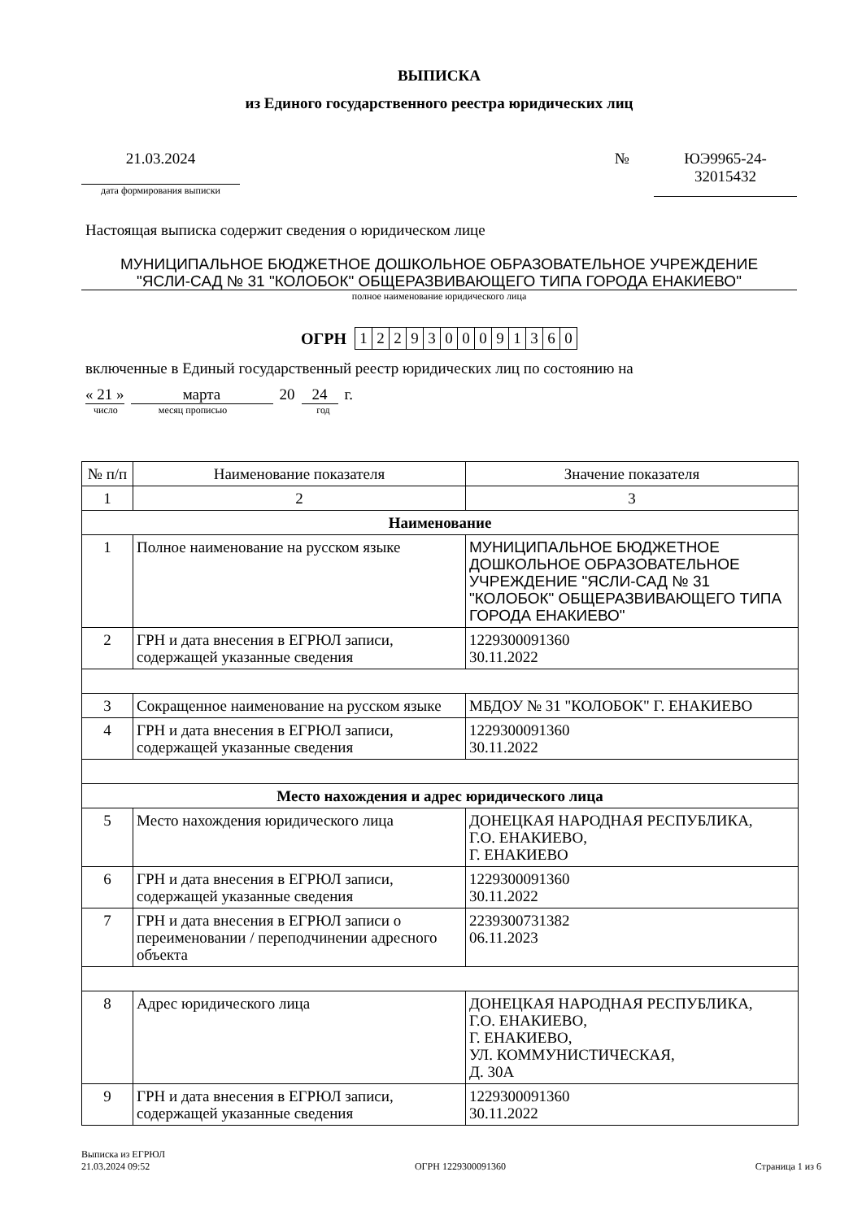ВЫПИСКА
из Единого государственного реестра юридических лиц
21.03.2024
дата формирования выписки
№ ЮЭ9965-24-
32015432
Настоящая выписка содержит сведения о юридическом лице
МУНИЦИПАЛЬНОЕ БЮДЖЕТНОЕ ДОШКОЛЬНОЕ ОБРАЗОВАТЕЛЬНОЕ УЧРЕЖДЕНИЕ
"ЯСЛИ-САД № 31 "КОЛОБОК" ОБЩЕРАЗВИВАЮЩЕГО ТИПА ГОРОДА ЕНАКИЕВО"
полное наименование юридического лица
ОГРН
| 1 | 2 | 2 | 9 | 3 | 0 | 0 | 0 | 9 | 1 | 3 | 6 | 0 |
включенные в Единый государственный реестр юридических лиц по состоянию на
« 21 » марта 20 24 г.
число месяц прописью год
| № п/п | Наименование показателя | Значение показателя |
| --- | --- | --- |
| 1 | 2 | 3 |
| Наименование | | |
| 1 | Полное наименование на русском языке | МУНИЦИПАЛЬНОЕ БЮДЖЕТНОЕ ДОШКОЛЬНОЕ ОБРАЗОВАТЕЛЬНОЕ УЧРЕЖДЕНИЕ "ЯСЛИ-САД № 31 "КОЛОБОК" ОБЩЕРАЗВИВАЮЩЕГО ТИПА ГОРОДА ЕНАКИЕВО" |
| 2 | ГРН и дата внесения в ЕГРЮЛ записи, содержащей указанные сведения | 1229300091360 30.11.2022 |
| 3 | Сокращенное наименование на русском языке | МБДОУ № 31 "КОЛОБОК" Г. ЕНАКИЕВО |
| 4 | ГРН и дата внесения в ЕГРЮЛ записи, содержащей указанные сведения | 1229300091360 30.11.2022 |
| Место нахождения и адрес юридического лица | | |
| 5 | Место нахождения юридического лица | ДОНЕЦКАЯ НАРОДНАЯ РЕСПУБЛИКА, Г.О. ЕНАКИЕВО, Г. ЕНАКИЕВО |
| 6 | ГРН и дата внесения в ЕГРЮЛ записи, содержащей указанные сведения | 1229300091360 30.11.2022 |
| 7 | ГРН и дата внесения в ЕГРЮЛ записи о переименовании / переподчинении адресного объекта | 2239300731382 06.11.2023 |
| 8 | Адрес юридического лица | ДОНЕЦКАЯ НАРОДНАЯ РЕСПУБЛИКА, Г.О. ЕНАКИЕВО, Г. ЕНАКИЕВО, УЛ. КОММУНИСТИЧЕСКАЯ, Д. 30А |
| 9 | ГРН и дата внесения в ЕГРЮЛ записи, содержащей указанные сведения | 1229300091360 30.11.2022 |
Выписка из ЕГРЮЛ
21.03.2024 09:52
ОГРН 1229300091360
Страница 1 из 6